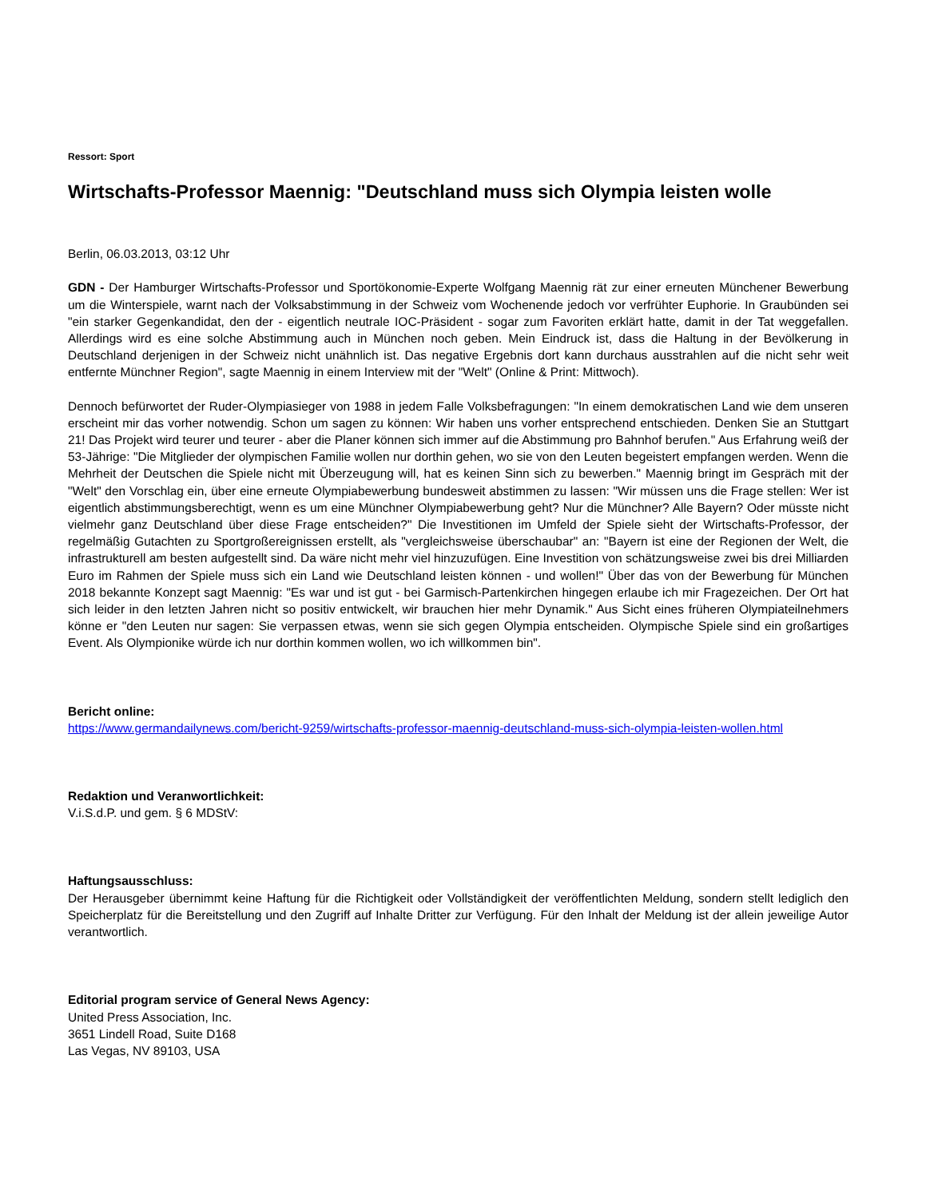Ressort: Sport
Wirtschafts-Professor Maennig: "Deutschland muss sich Olympia leisten wolle
Berlin, 06.03.2013, 03:12 Uhr
GDN - Der Hamburger Wirtschafts-Professor und Sportökonomie-Experte Wolfgang Maennig rät zur einer erneuten Münchener Bewerbung um die Winterspiele, warnt nach der Volksabstimmung in der Schweiz vom Wochenende jedoch vor verfrühter Euphorie. In Graubünden sei "ein starker Gegenkandidat, den der - eigentlich neutrale IOC-Präsident - sogar zum Favoriten erklärt hatte, damit in der Tat weggefallen. Allerdings wird es eine solche Abstimmung auch in München noch geben. Mein Eindruck ist, dass die Haltung in der Bevölkerung in Deutschland derjenigen in der Schweiz nicht unähnlich ist. Das negative Ergebnis dort kann durchaus ausstrahlen auf die nicht sehr weit entfernte Münchner Region", sagte Maennig in einem Interview mit der "Welt" (Online & Print: Mittwoch).
Dennoch befürwortet der Ruder-Olympiasieger von 1988 in jedem Falle Volksbefragungen: "In einem demokratischen Land wie dem unseren erscheint mir das vorher notwendig. Schon um sagen zu können: Wir haben uns vorher entsprechend entschieden. Denken Sie an Stuttgart 21! Das Projekt wird teurer und teurer - aber die Planer können sich immer auf die Abstimmung pro Bahnhof berufen." Aus Erfahrung weiß der 53-Jährige: "Die Mitglieder der olympischen Familie wollen nur dorthin gehen, wo sie von den Leuten begeistert empfangen werden. Wenn die Mehrheit der Deutschen die Spiele nicht mit Überzeugung will, hat es keinen Sinn sich zu bewerben." Maennig bringt im Gespräch mit der "Welt" den Vorschlag ein, über eine erneute Olympiabewerbung bundesweit abstimmen zu lassen: "Wir müssen uns die Frage stellen: Wer ist eigentlich abstimmungsberechtigt, wenn es um eine Münchner Olympiabewerbung geht? Nur die Münchner? Alle Bayern? Oder müsste nicht vielmehr ganz Deutschland über diese Frage entscheiden?" Die Investitionen im Umfeld der Spiele sieht der Wirtschafts-Professor, der regelmäßig Gutachten zu Sportgroßereignissen erstellt, als "vergleichsweise überschaubar" an: "Bayern ist eine der Regionen der Welt, die infrastrukturell am besten aufgestellt sind. Da wäre nicht mehr viel hinzuzufügen. Eine Investition von schätzungsweise zwei bis drei Milliarden Euro im Rahmen der Spiele muss sich ein Land wie Deutschland leisten können - und wollen!" Über das von der Bewerbung für München 2018 bekannte Konzept sagt Maennig: "Es war und ist gut - bei Garmisch-Partenkirchen hingegen erlaube ich mir Fragezeichen. Der Ort hat sich leider in den letzten Jahren nicht so positiv entwickelt, wir brauchen hier mehr Dynamik." Aus Sicht eines früheren Olympiateilnehmers könne er "den Leuten nur sagen: Sie verpassen etwas, wenn sie sich gegen Olympia entscheiden. Olympische Spiele sind ein großartiges Event. Als Olympionike würde ich nur dorthin kommen wollen, wo ich willkommen bin".
Bericht online:
https://www.germandailynews.com/bericht-9259/wirtschafts-professor-maennig-deutschland-muss-sich-olympia-leisten-wollen.html
Redaktion und Veranwortlichkeit:
V.i.S.d.P. und gem. § 6 MDStV:
Haftungsausschluss:
Der Herausgeber übernimmt keine Haftung für die Richtigkeit oder Vollständigkeit der veröffentlichten Meldung, sondern stellt lediglich den Speicherplatz für die Bereitstellung und den Zugriff auf Inhalte Dritter zur Verfügung. Für den Inhalt der Meldung ist der allein jeweilige Autor verantwortlich.
Editorial program service of General News Agency:
United Press Association, Inc.
3651 Lindell Road, Suite D168
Las Vegas, NV 89103, USA